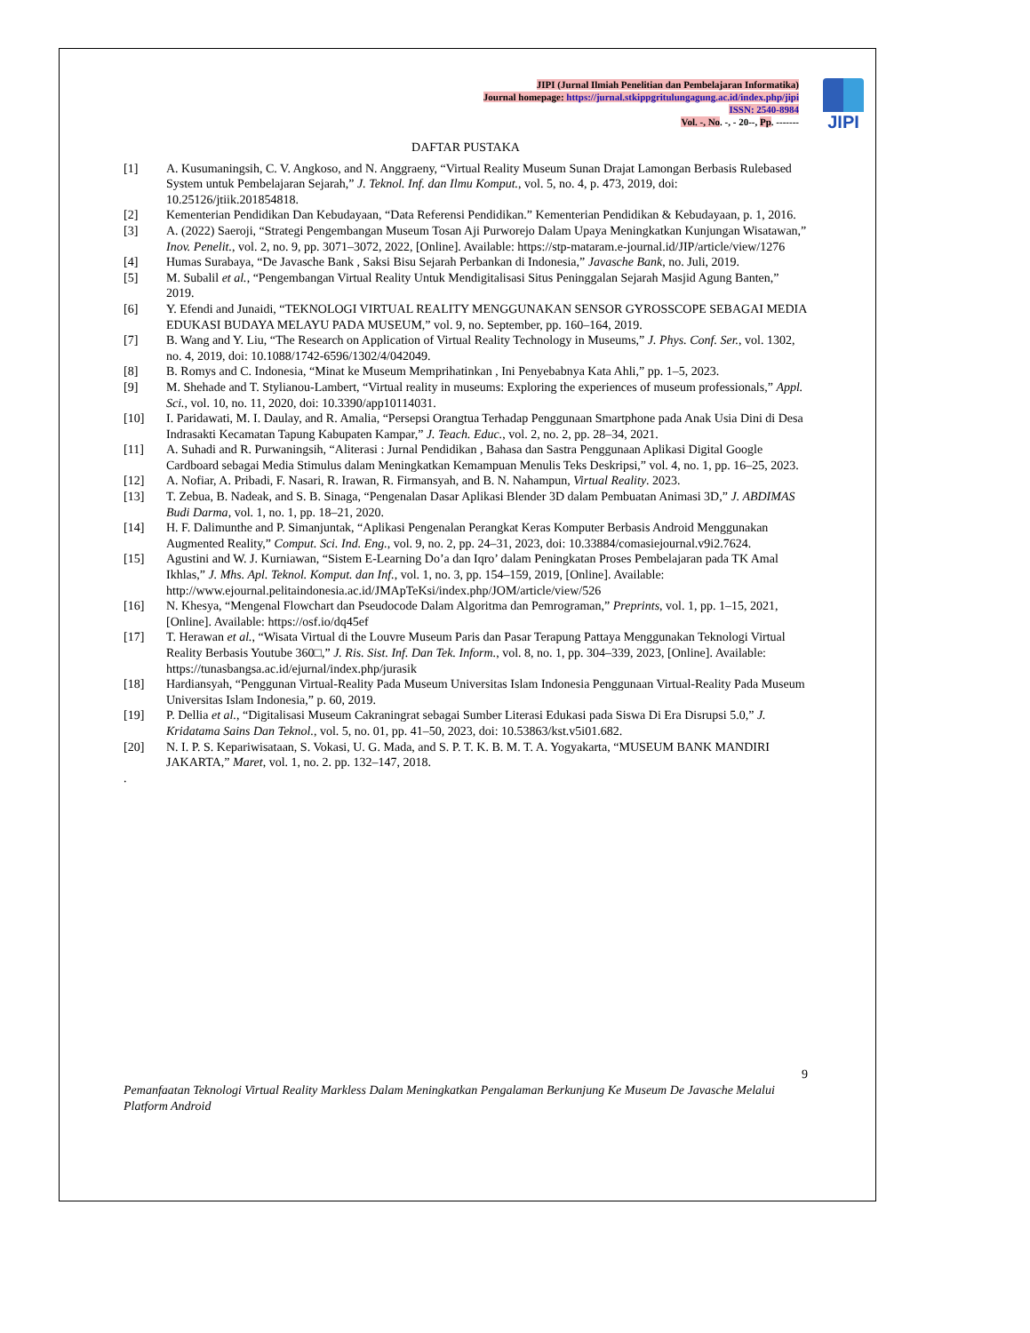JIPI (Jurnal Ilmiah Penelitian dan Pembelajaran Informatika)
Journal homepage: https://jurnal.stkippgritulungagung.ac.id/index.php/jipi
ISSN: 2540-8984
Vol. -, No. -, - 20--, Pp. -------
JIPI
DAFTAR PUSTAKA
[1] A. Kusumaningsih, C. V. Angkoso, and N. Anggraeny, “Virtual Reality Museum Sunan Drajat Lamongan Berbasis Rulebased System untuk Pembelajaran Sejarah,” J. Teknol. Inf. dan Ilmu Komput., vol. 5, no. 4, p. 473, 2019, doi: 10.25126/jtiik.201854818.
[2] Kementerian Pendidikan Dan Kebudayaan, “Data Referensi Pendidikan.” Kementerian Pendidikan & Kebudayaan, p. 1, 2016.
[3] A. (2022) Saeroji, “Strategi Pengembangan Museum Tosan Aji Purworejo Dalam Upaya Meningkatkan Kunjungan Wisatawan,” Inov. Penelit., vol. 2, no. 9, pp. 3071–3072, 2022, [Online]. Available: https://stp-mataram.e-journal.id/JIP/article/view/1276
[4] Humas Surabaya, “De Javasche Bank , Saksi Bisu Sejarah Perbankan di Indonesia,” Javasche Bank, no. Juli, 2019.
[5] M. Subalil et al., “Pengembangan Virtual Reality Untuk Mendigitalisasi Situs Peninggalan Sejarah Masjid Agung Banten,” 2019.
[6] Y. Efendi and Junaidi, “TEKNOLOGI VIRTUAL REALITY MENGGUNAKAN SENSOR GYROSSCOPE SEBAGAI MEDIA EDUKASI BUDAYA MELAYU PADA MUSEUM,” vol. 9, no. September, pp. 160–164, 2019.
[7] B. Wang and Y. Liu, “The Research on Application of Virtual Reality Technology in Museums,” J. Phys. Conf. Ser., vol. 1302, no. 4, 2019, doi: 10.1088/1742-6596/1302/4/042049.
[8] B. Romys and C. Indonesia, “Minat ke Museum Memprihatinkan , Ini Penyebabnya Kata Ahli,” pp. 1–5, 2023.
[9] M. Shehade and T. Stylianou-Lambert, “Virtual reality in museums: Exploring the experiences of museum professionals,” Appl. Sci., vol. 10, no. 11, 2020, doi: 10.3390/app10114031.
[10] I. Paridawati, M. I. Daulay, and R. Amalia, “Persepsi Orangtua Terhadap Penggunaan Smartphone pada Anak Usia Dini di Desa Indrasakti Kecamatan Tapung Kabupaten Kampar,” J. Teach. Educ., vol. 2, no. 2, pp. 28–34, 2021.
[11] A. Suhadi and R. Purwaningsih, “Aliterasi : Jurnal Pendidikan , Bahasa dan Sastra Penggunaan Aplikasi Digital Google Cardboard sebagai Media Stimulus dalam Meningkatkan Kemampuan Menulis Teks Deskripsi,” vol. 4, no. 1, pp. 16–25, 2023.
[12] A. Nofiar, A. Pribadi, F. Nasari, R. Irawan, R. Firmansyah, and B. N. Nahampun, Virtual Reality. 2023.
[13] T. Zebua, B. Nadeak, and S. B. Sinaga, “Pengenalan Dasar Aplikasi Blender 3D dalam Pembuatan Animasi 3D,” J. ABDIMAS Budi Darma, vol. 1, no. 1, pp. 18–21, 2020.
[14] H. F. Dalimunthe and P. Simanjuntak, “Aplikasi Pengenalan Perangkat Keras Komputer Berbasis Android Menggunakan Augmented Reality,” Comput. Sci. Ind. Eng., vol. 9, no. 2, pp. 24–31, 2023, doi: 10.33884/comasiejournal.v9i2.7624.
[15] Agustini and W. J. Kurniawan, “Sistem E-Learning Do’a dan Iqro’ dalam Peningkatan Proses Pembelajaran pada TK Amal Ikhlas,” J. Mhs. Apl. Teknol. Komput. dan Inf., vol. 1, no. 3, pp. 154–159, 2019, [Online]. Available: http://www.ejournal.pelitaindonesia.ac.id/JMApTeKsi/index.php/JOM/article/view/526
[16] N. Khesya, “Mengenal Flowchart dan Pseudocode Dalam Algoritma dan Pemrograman,” Preprints, vol. 1, pp. 1–15, 2021, [Online]. Available: https://osf.io/dq45ef
[17] T. Herawan et al., “Wisata Virtual di the Louvre Museum Paris dan Pasar Terapung Pattaya Menggunakan Teknologi Virtual Reality Berbasis Youtube 360□,” J. Ris. Sist. Inf. Dan Tek. Inform., vol. 8, no. 1, pp. 304–339, 2023, [Online]. Available: https://tunasbangsa.ac.id/ejurnal/index.php/jurasik
[18] Hardiansyah, “Penggunan Virtual-Reality Pada Museum Universitas Islam Indonesia Penggunaan Virtual-Reality Pada Museum Universitas Islam Indonesia,” p. 60, 2019.
[19] P. Dellia et al., “Digitalisasi Museum Cakraningrat sebagai Sumber Literasi Edukasi pada Siswa Di Era Disrupsi 5.0,” J. Kridatama Sains Dan Teknol., vol. 5, no. 01, pp. 41–50, 2023, doi: 10.53863/kst.v5i01.682.
[20] N. I. P. S. Kepariwisataan, S. Vokasi, U. G. Mada, and S. P. T. K. B. M. T. A. Yogyakarta, “MUSEUM BANK MANDIRI JAKARTA,” Maret, vol. 1, no. 2. pp. 132–147, 2018.
.
9
Pemanfaatan Teknologi Virtual Reality Markless Dalam Meningkatkan Pengalaman Berkunjung Ke Museum De Javasche Melalui Platform Android